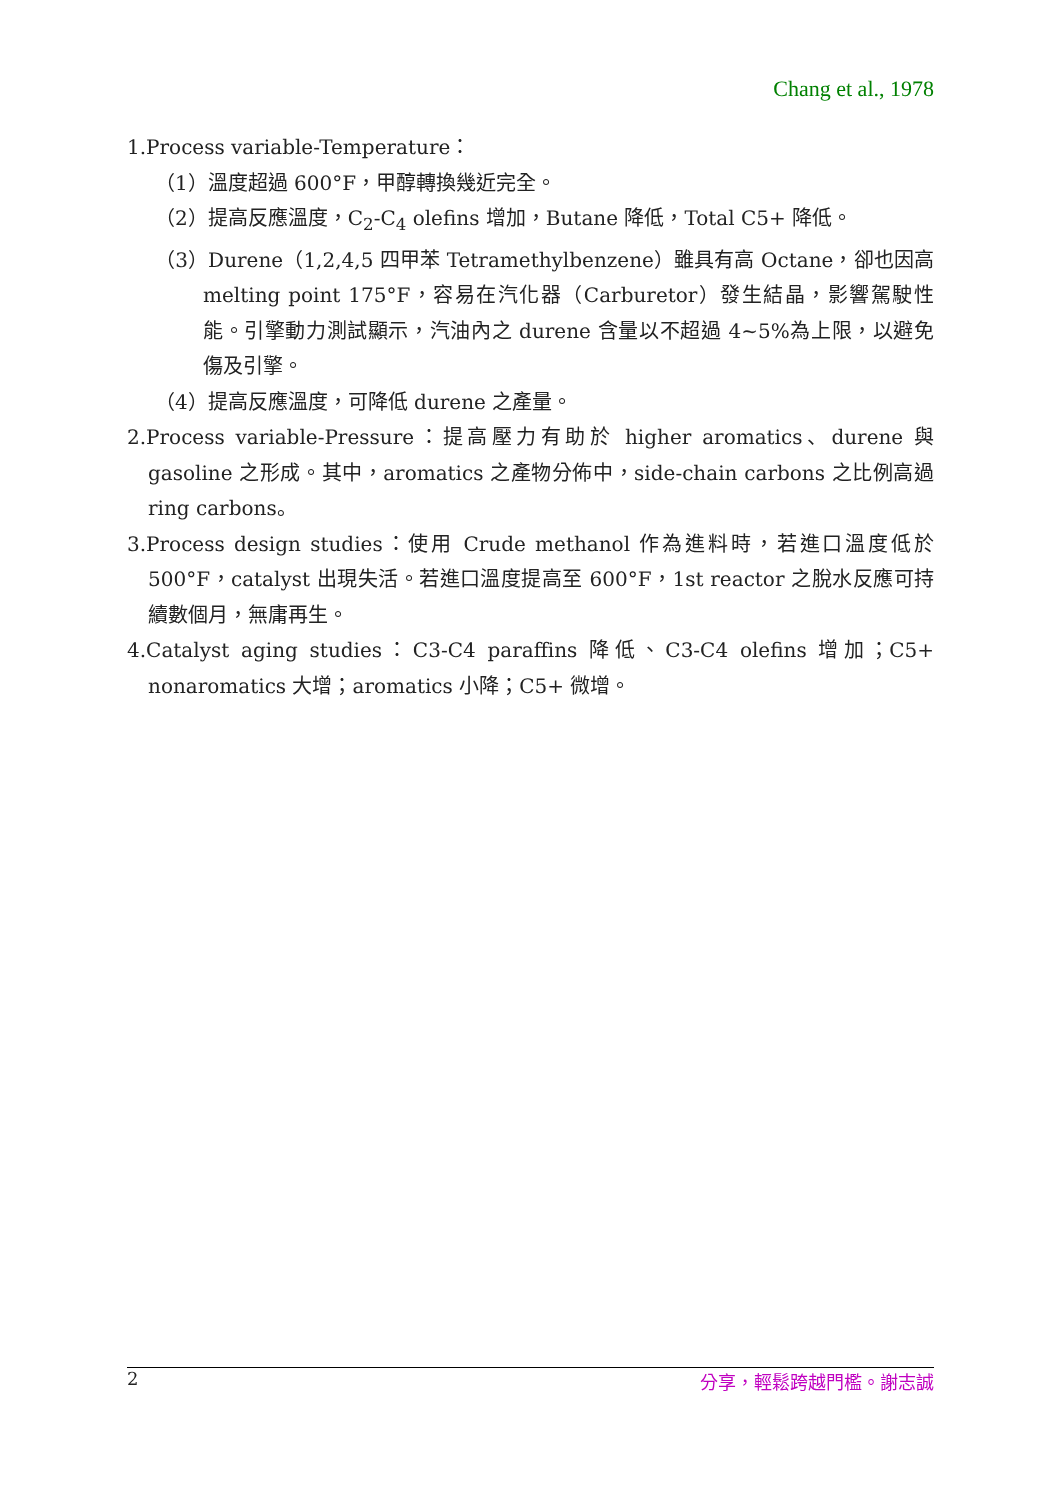Chang et al., 1978
1.Process variable-Temperature：
（1）溫度超過 600°F，甲醇轉換幾近完全。
（2）提高反應溫度，C<sub>2</sub>-C<sub>4</sub> olefins 增加，Butane 降低，Total C5+ 降低。
（3）Durene（1,2,4,5 四甲苯 Tetramethylbenzene）雖具有高 Octane，卻也因高 melting point 175°F，容易在汽化器（Carburetor）發生結晶，影響駕駛性能。引擎動力測試顯示，汽油內之 durene 含量以不超過 4~5%為上限，以避免傷及引擎。
（4）提高反應溫度，可降低 durene 之產量。
2.Process variable-Pressure：提高壓力有助於 higher aromatics、durene 與 gasoline 之形成。其中，aromatics 之產物分佈中，side-chain carbons 之比例高過 ring carbons。
3.Process design studies：使用 Crude methanol 作為進料時，若進口溫度低於 500°F，catalyst 出現失活。若進口溫度提高至 600°F，1st reactor 之脫水反應可持續數個月，無庸再生。
4.Catalyst aging studies：C3-C4 paraffins 降低、C3-C4 olefins 增加；C5+ nonaromatics 大增；aromatics 小降；C5+ 微增。
2 分享，輕鬆跨越門檻。謝志誠